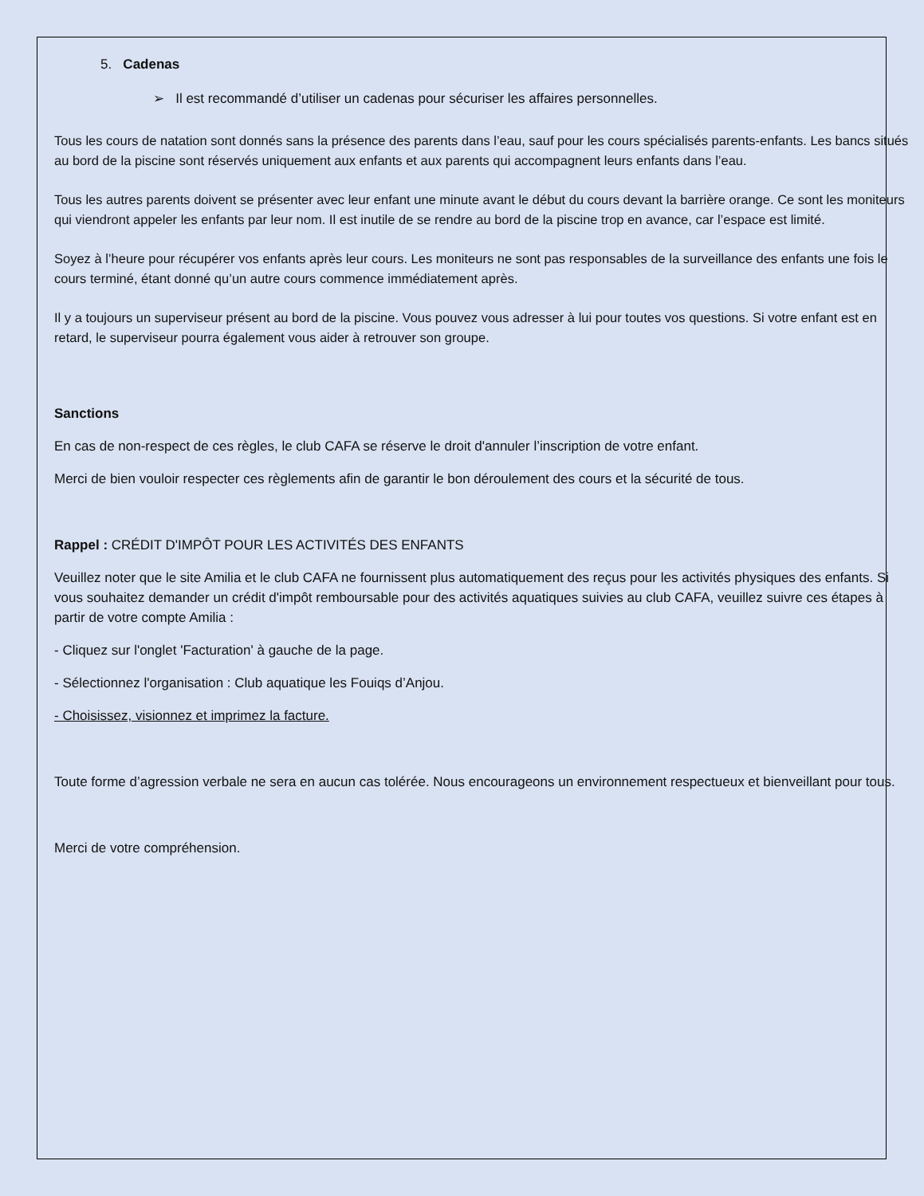5. Cadenas
➢ Il est recommandé d’utiliser un cadenas pour sécuriser les affaires personnelles.
Tous les cours de natation sont donnés sans la présence des parents dans l’eau, sauf pour les cours spécialisés parents-enfants. Les bancs situés au bord de la piscine sont réservés uniquement aux enfants et aux parents qui accompagnent leurs enfants dans l’eau.
Tous les autres parents doivent se présenter avec leur enfant une minute avant le début du cours devant la barrière orange. Ce sont les moniteurs qui viendront appeler les enfants par leur nom. Il est inutile de se rendre au bord de la piscine trop en avance, car l’espace est limité.
Soyez à l’heure pour récupérer vos enfants après leur cours. Les moniteurs ne sont pas responsables de la surveillance des enfants une fois le cours terminé, étant donné qu’un autre cours commence immédiatement après.
Il y a toujours un superviseur présent au bord de la piscine. Vous pouvez vous adresser à lui pour toutes vos questions. Si votre enfant est en retard, le superviseur pourra également vous aider à retrouver son groupe.
Sanctions
En cas de non-respect de ces règles, le club CAFA se réserve le droit d'annuler l’inscription de votre enfant.
Merci de bien vouloir respecter ces règlements afin de garantir le bon déroulement des cours et la sécurité de tous.
Rappel : CRÉDIT D'IMPÔT POUR LES ACTIVITÉS DES ENFANTS
Veuillez noter que le site Amilia et le club CAFA ne fournissent plus automatiquement des reçus pour les activités physiques des enfants. Si vous souhaitez demander un crédit d'impôt remboursable pour des activités aquatiques suivies au club CAFA, veuillez suivre ces étapes à partir de votre compte Amilia :
- Cliquez sur l'onglet 'Facturation' à gauche de la page.
- Sélectionnez l'organisation : Club aquatique les Fouiqs d’Anjou.
- Choisissez, visionnez et imprimez la facture.
Toute forme d’agression verbale ne sera en aucun cas tolérée. Nous encourageons un environnement respectueux et bienveillant pour tous.
Merci de votre compréhension.